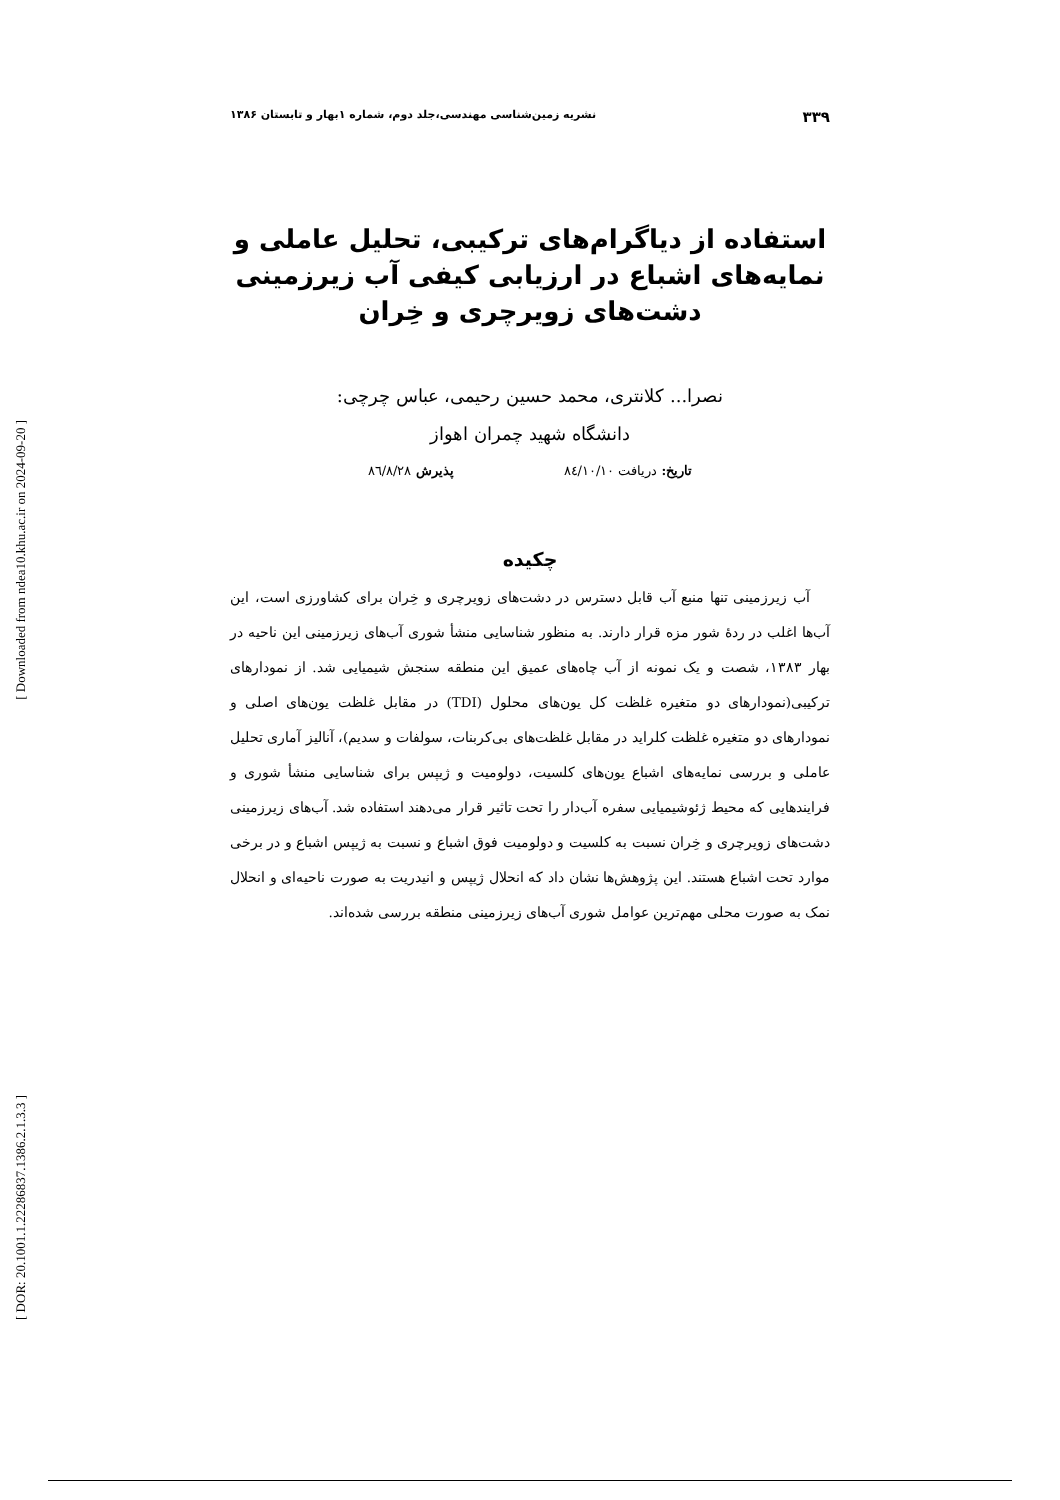[ Downloaded from ndea10.khu.ac.ir on 2024-09-20 ]
[ DOR: 20.1001.1.22286837.1386.2.1.3.3 ]
۳۳۹ نشریه زمین‌شناسی مهندسی،جلد دوم، شماره ۱بهار و تابستان ۱۳۸۶
استفاده از دیاگرام‌های ترکیبی، تحلیل عاملی و نمایه‌های اشباع در ارزیابی کیفی آب زیرزمینی دشت‌های زویرچری و خِران
نصرا... کلانتری، محمد حسین رحیمی، عباس چرچی:
دانشگاه شهید چمران اهواز
تاریخ: دریافت ۸٤/۱۰/۱۰ پذیرش ۸٦/۸/۲۸
چکیده
آب زیرزمینی تنها منبع آب قابل دسترس در دشت‌های زویرچری و خِران برای کشاورزی است، این آب‌ها اغلب در ردهٔ شور مزه قرار دارند. به منظور شناسایی منشأ شوری آب‌های زیرزمینی این ناحیه در بهار ۱۳۸۳، شصت و یک نمونه از آب چاه‌های عمیق این منطقه سنجش شیمیایی شد. از نمودارهای ترکیبی(نمودارهای دو متغیره غلظت کل یون‌های محلول (TDI) در مقابل غلظت یون‌های اصلی و نمودارهای دو متغیره غلظت کلراید در مقابل غلظت‌های بی‌کربنات، سولفات و سدیم)، آنالیز آماری تحلیل عاملی و بررسی نمایه‌های اشباع یون‌های کلسیت، دولومیت و ژیپس برای شناسایی منشأ شوری و فرایندهایی که محیط ژئوشیمیایی سفره آب‌دار را تحت تاثیر قرار می‌دهند استفاده شد. آب‌های زیرزمینی دشت‌های زویرچری و خِران نسبت به کلسیت و دولومیت فوق اشباع و نسبت به ژیپس اشباع و در برخی موارد تحت اشباع هستند. این پژوهش‌ها نشان داد که انحلال ژیپس و انیدریت به صورت ناحیه‌ای و انحلال نمک به صورت محلی مهم‌ترین عوامل شوری آب‌های زیرزمینی منطقه بررسی شده‌اند.